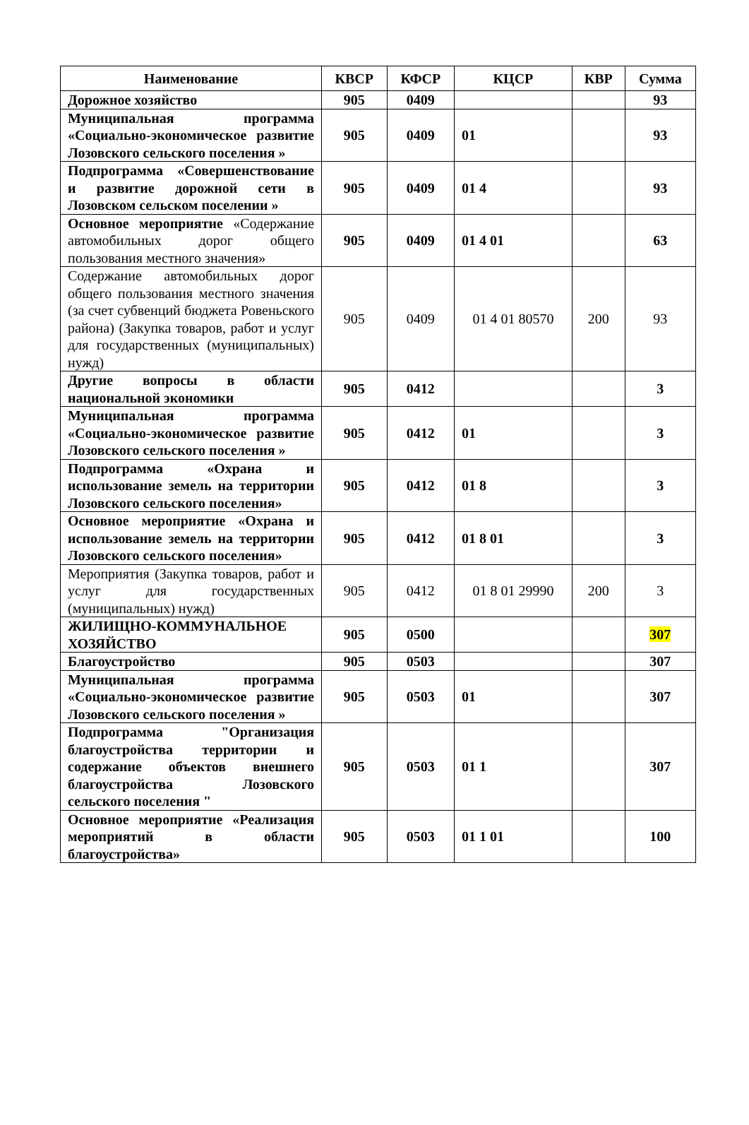| Наименование | КВСР | КФСР | КЦСР | КВР | Сумма |
| --- | --- | --- | --- | --- | --- |
| Дорожное хозяйство | 905 | 0409 | | | 93 |
| Муниципальная программа «Социально-экономическое развитие Лозовского сельского поселения » | 905 | 0409 | 01 | | 93 |
| Подпрограмма «Совершенствование и развитие дорожной сети в Лозовском сельском поселении » | 905 | 0409 | 01 4 | | 93 |
| Основное мероприятие «Содержание автомобильных дорог общего пользования местного значения» | 905 | 0409 | 01 4 01 | | 63 |
| Содержание автомобильных дорог общего пользования местного значения (за счет субвенций бюджета Ровеньского района) (Закупка товаров, работ и услуг для государственных (муниципальных) нужд) | 905 | 0409 | 01 4 01 80570 | 200 | 93 |
| Другие вопросы в области национальной экономики | 905 | 0412 | | | 3 |
| Муниципальная программа «Социально-экономическое развитие Лозовского сельского поселения » | 905 | 0412 | 01 | | 3 |
| Подпрограмма «Охрана и использование земель на территории Лозовского сельского поселения» | 905 | 0412 | 01 8 | | 3 |
| Основное мероприятие «Охрана и использование земель на территории Лозовского сельского поселения» | 905 | 0412 | 01 8 01 | | 3 |
| Мероприятия (Закупка товаров, работ и услуг для государственных (муниципальных) нужд) | 905 | 0412 | 01 8 01 29990 | 200 | 3 |
| ЖИЛИЩНО-КОММУНАЛЬНОЕ ХОЗЯЙСТВО | 905 | 0500 | | | 307 |
| Благоустройство | 905 | 0503 | | | 307 |
| Муниципальная программа «Социально-экономическое развитие Лозовского сельского поселения » | 905 | 0503 | 01 | | 307 |
| Подпрограмма "Организация благоустройства территории и содержание объектов внешнего благоустройства Лозовского сельского поселения " | 905 | 0503 | 01 1 | | 307 |
| Основное мероприятие «Реализация мероприятий в области благоустройства» | 905 | 0503 | 01 1 01 | | 100 |